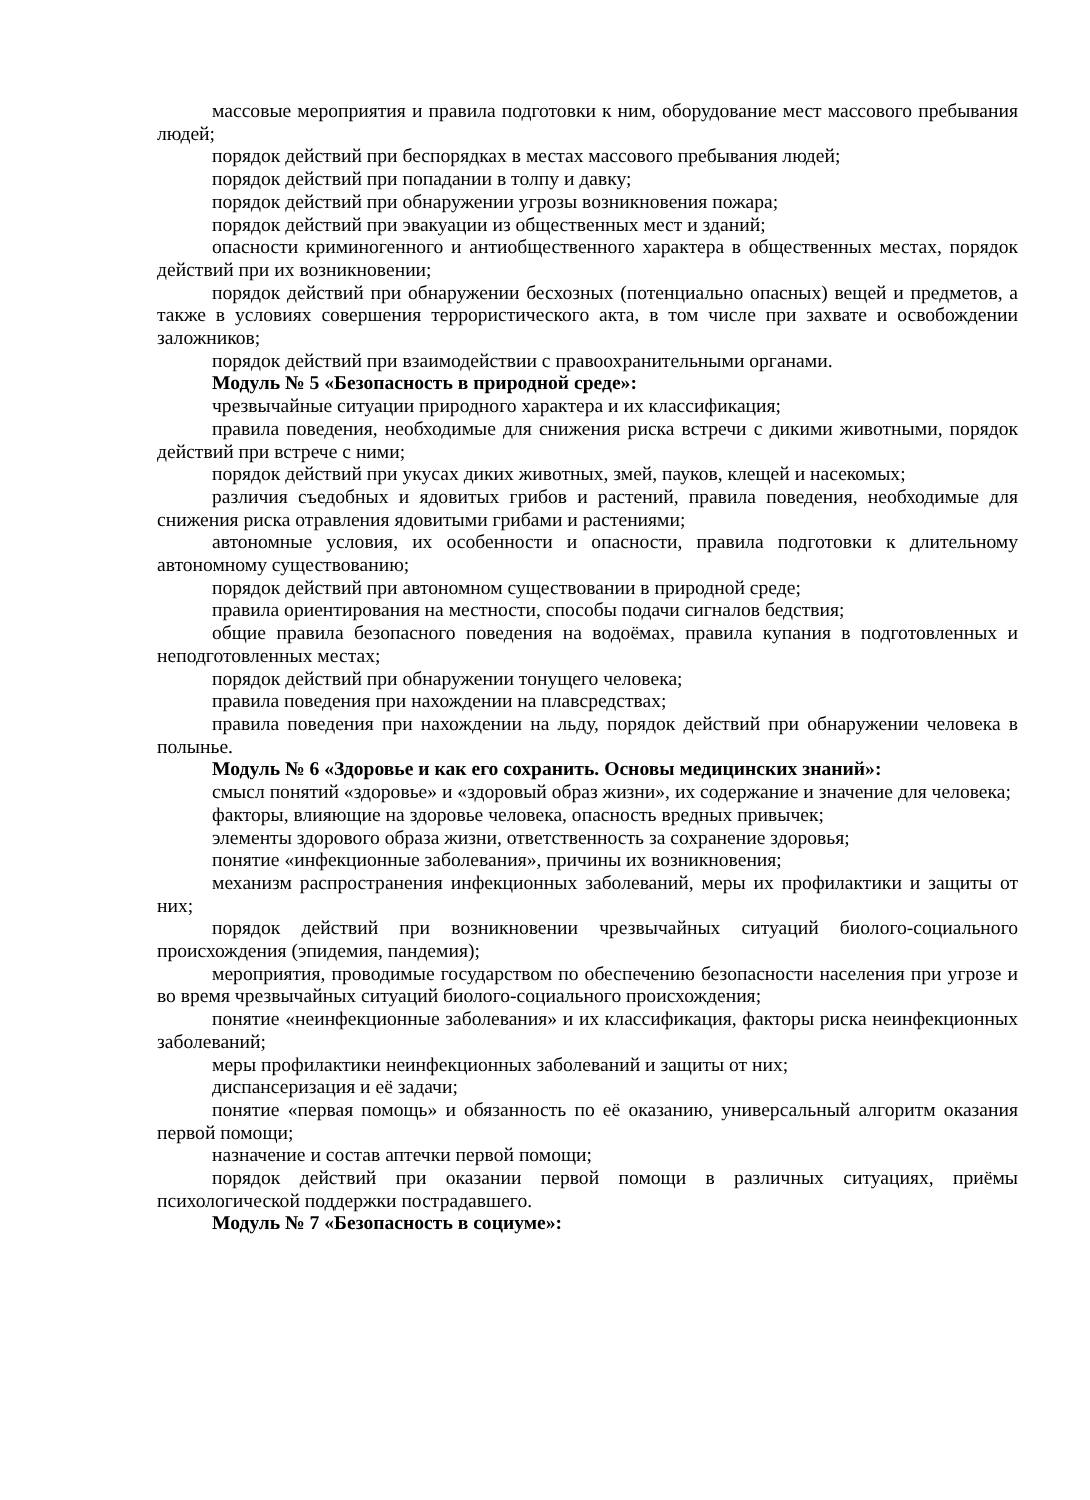массовые мероприятия и правила подготовки к ним, оборудование мест массового пребывания людей;
порядок действий при беспорядках в местах массового пребывания людей;
порядок действий при попадании в толпу и давку;
порядок действий при обнаружении угрозы возникновения пожара;
порядок действий при эвакуации из общественных мест и зданий;
опасности криминогенного и антиобщественного характера в общественных местах, порядок действий при их возникновении;
порядок действий при обнаружении бесхозных (потенциально опасных) вещей и предметов, а также в условиях совершения террористического акта, в том числе при захвате и освобождении заложников;
порядок действий при взаимодействии с правоохранительными органами.
Модуль № 5 «Безопасность в природной среде»:
чрезвычайные ситуации природного характера и их классификация;
правила поведения, необходимые для снижения риска встречи с дикими животными, порядок действий при встрече с ними;
порядок действий при укусах диких животных, змей, пауков, клещей и насекомых;
различия съедобных и ядовитых грибов и растений, правила поведения, необходимые для снижения риска отравления ядовитыми грибами и растениями;
автономные условия, их особенности и опасности, правила подготовки к длительному автономному существованию;
порядок действий при автономном существовании в природной среде;
правила ориентирования на местности, способы подачи сигналов бедствия;
общие правила безопасного поведения на водоёмах, правила купания в подготовленных и неподготовленных местах;
порядок действий при обнаружении тонущего человека;
правила поведения при нахождении на плавсредствах;
правила поведения при нахождении на льду, порядок действий при обнаружении человека в полынье.
Модуль № 6 «Здоровье и как его сохранить. Основы медицинских знаний»:
смысл понятий «здоровье» и «здоровый образ жизни», их содержание и значение для человека;
факторы, влияющие на здоровье человека, опасность вредных привычек;
элементы здорового образа жизни, ответственность за сохранение здоровья;
понятие «инфекционные заболевания», причины их возникновения;
механизм распространения инфекционных заболеваний, меры их профилактики и защиты от них;
порядок действий при возникновении чрезвычайных ситуаций биолого-социального происхождения (эпидемия, пандемия);
мероприятия, проводимые государством по обеспечению безопасности населения при угрозе и во время чрезвычайных ситуаций биолого-социального происхождения;
понятие «неинфекционные заболевания» и их классификация, факторы риска неинфекционных заболеваний;
меры профилактики неинфекционных заболеваний и защиты от них;
диспансеризация и её задачи;
понятие «первая помощь» и обязанность по её оказанию, универсальный алгоритм оказания первой помощи;
назначение и состав аптечки первой помощи;
порядок действий при оказании первой помощи в различных ситуациях, приёмы психологической поддержки пострадавшего.
Модуль № 7 «Безопасность в социуме»: